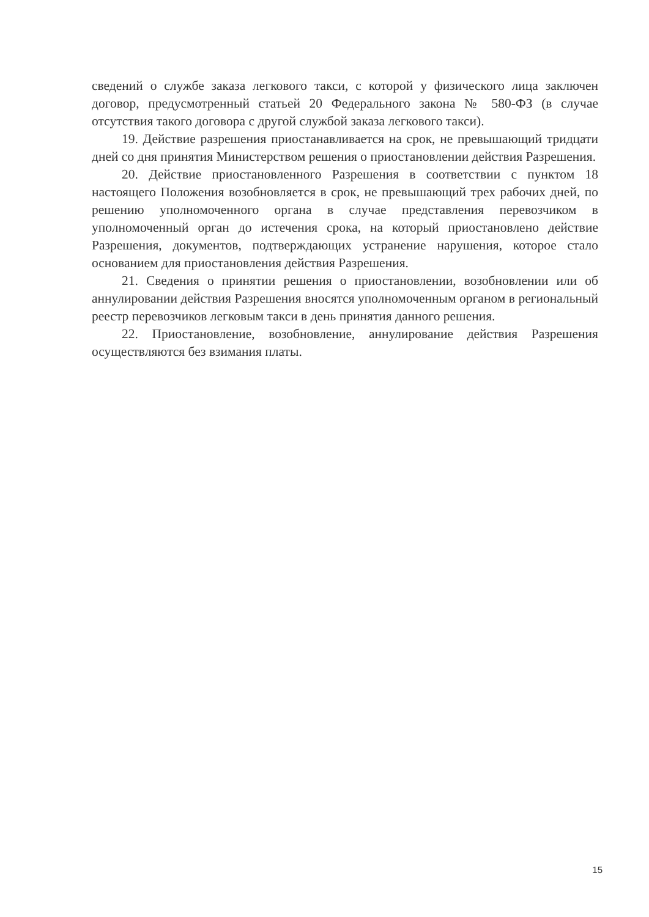сведений о службе заказа легкового такси, с которой у физического лица заключен договор, предусмотренный статьей 20 Федерального закона № 580-ФЗ (в случае отсутствия такого договора с другой службой заказа легкового такси).
19. Действие разрешения приостанавливается на срок, не превышающий тридцати дней со дня принятия Министерством решения о приостановлении действия Разрешения.
20. Действие приостановленного Разрешения в соответствии с пунктом 18 настоящего Положения возобновляется в срок, не превышающий трех рабочих дней, по решению уполномоченного органа в случае представления перевозчиком в уполномоченный орган до истечения срока, на который приостановлено действие Разрешения, документов, подтверждающих устранение нарушения, которое стало основанием для приостановления действия Разрешения.
21. Сведения о принятии решения о приостановлении, возобновлении или об аннулировании действия Разрешения вносятся уполномоченным органом в региональный реестр перевозчиков легковым такси в день принятия данного решения.
22. Приостановление, возобновление, аннулирование действия Разрешения осуществляются без взимания платы.
15